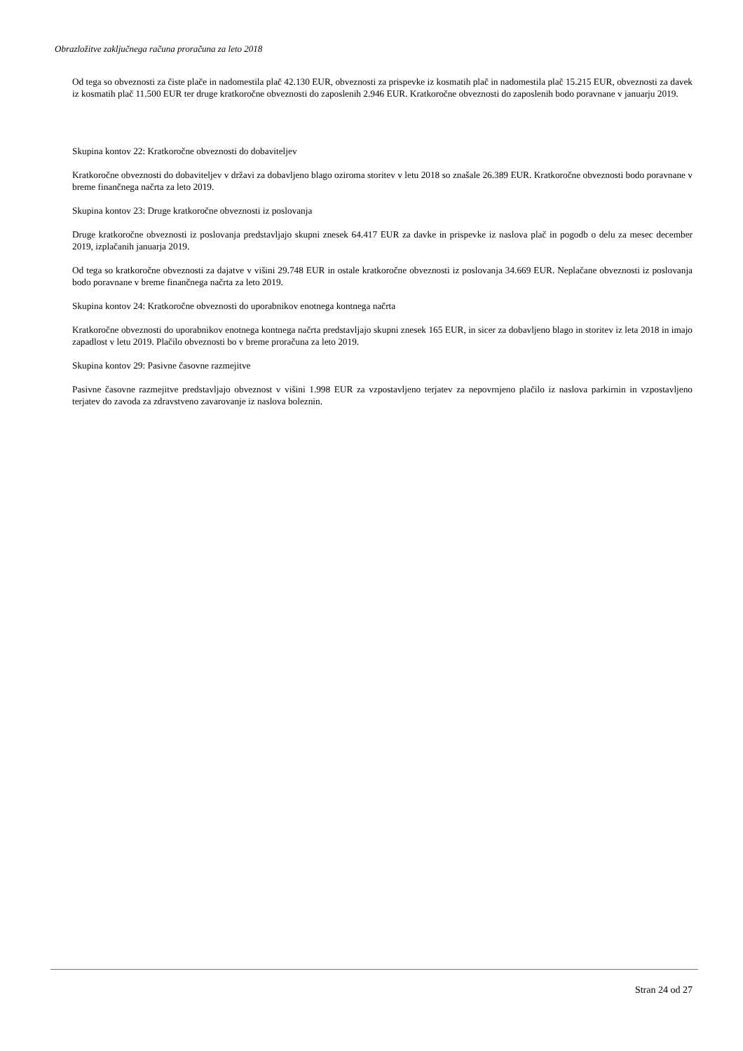Obrazložitve zaključnega računa proračuna za leto 2018
Od tega so obveznosti za čiste plače in nadomestila plač 42.130 EUR, obveznosti za prispevke iz kosmatih plač in nadomestila plač 15.215 EUR, obveznosti za davek iz kosmatih plač 11.500 EUR ter druge kratkoročne obveznosti do zaposlenih 2.946 EUR. Kratkoročne obveznosti do zaposlenih bodo poravnane v januarju 2019.
Skupina kontov 22: Kratkoročne obveznosti do dobaviteljev
Kratkoročne obveznosti do dobaviteljev v državi za dobavljeno blago oziroma storitev v letu 2018 so znašale 26.389 EUR. Kratkoročne obveznosti bodo poravnane v breme finančnega načrta za leto 2019.
Skupina kontov 23: Druge kratkoročne obveznosti iz poslovanja
Druge kratkoročne obveznosti iz poslovanja predstavljajo skupni znesek 64.417 EUR za davke in prispevke iz naslova plač in pogodb o delu za mesec december 2019, izplačanih januarja 2019.
Od tega so kratkoročne obveznosti za dajatve v višini 29.748 EUR in ostale kratkoročne obveznosti iz poslovanja 34.669 EUR. Neplačane obveznosti iz poslovanja bodo poravnane v breme finančnega načrta za leto 2019.
Skupina kontov 24: Kratkoročne obveznosti do uporabnikov enotnega kontnega načrta
Kratkoročne obveznosti do uporabnikov enotnega kontnega načrta predstavljajo skupni znesek 165 EUR, in sicer za dobavljeno blago in storitev iz leta 2018 in imajo zapadlost v letu 2019. Plačilo obveznosti bo v breme proračuna za leto 2019.
Skupina kontov 29: Pasivne časovne razmejitve
Pasivne časovne razmejitve predstavljajo obveznost v višini 1.998 EUR za vzpostavljeno terjatev za nepovrnjeno plačilo iz naslova parkirnin in vzpostavljeno terjatev do zavoda za zdravstveno zavarovanje iz naslova boleznin.
Stran 24 od 27